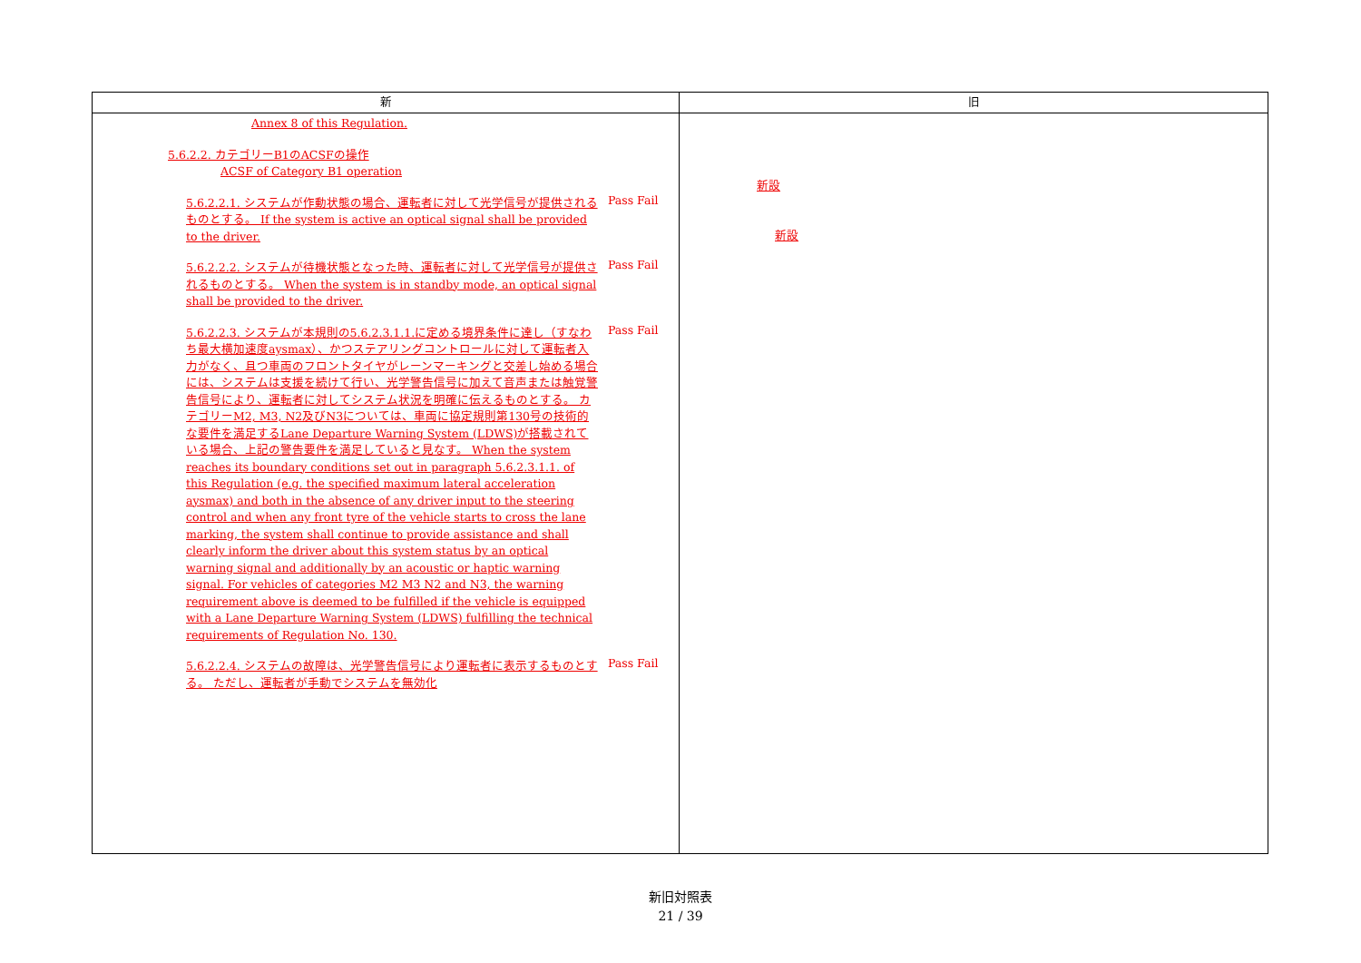| 新 | 旧 |
| --- | --- |
| Annex 8 of this Regulation. 5.6.2.2. カテゴリーB1のACSFの操作 ACSF of Category B1 operation 5.6.2.2.1. システムが作動状態の場合、運転者に対して光学信号が提供されるものとする。 If the system is active an optical signal shall be provided to the driver. Pass Fail 5.6.2.2.2. システムが待機状態となった時、運転者に対して光学信号が提供されるものとする。 When the system is in standby mode, an optical signal shall be provided to the driver. Pass Fail 5.6.2.2.3. システムが本規則の5.6.2.3.1.1.に定める境界条件に達し（すなわち最大横加速度aysmax）、かつステアリングコントロールに対して運転者入力がなく、且つ車両のフロントタイヤがレーンマーキングと交差し始める場合には、システムは支援を続けて行い、光学警告信号に加えて音声または触覚警告信号により、運転者に対してシステム状況を明確に伝えるものとする。 カテゴリーM2, M3, N2及びN3については、車両に協定規則第130号の技術的な要件を満足するLane Departure Warning System (LDWS)が搭載されている場合、上記の警告要件を満足していると見なす。 When the system reaches its boundary conditions set out in paragraph 5.6.2.3.1.1. of this Regulation (e.g. the specified maximum lateral acceleration aysmax) and both in the absence of any driver input to the steering control and when any front tyre of the vehicle starts to cross the lane marking, the system shall continue to provide assistance and shall clearly inform the driver about this system status by an optical warning signal and additionally by an acoustic or haptic warning signal. For vehicles of categories M2 M3 N2 and N3, the warning requirement above is deemed to be fulfilled if the vehicle is equipped with a Lane Departure Warning System (LDWS) fulfilling the technical requirements of Regulation No. 130. Pass Fail 5.6.2.2.4. システムの故障は、光学警告信号により運転者に表示するものとする。 ただし、運転者が手動でシステムを無効化 Pass Fail | 新設 新設 |
新旧対照表
21 / 39